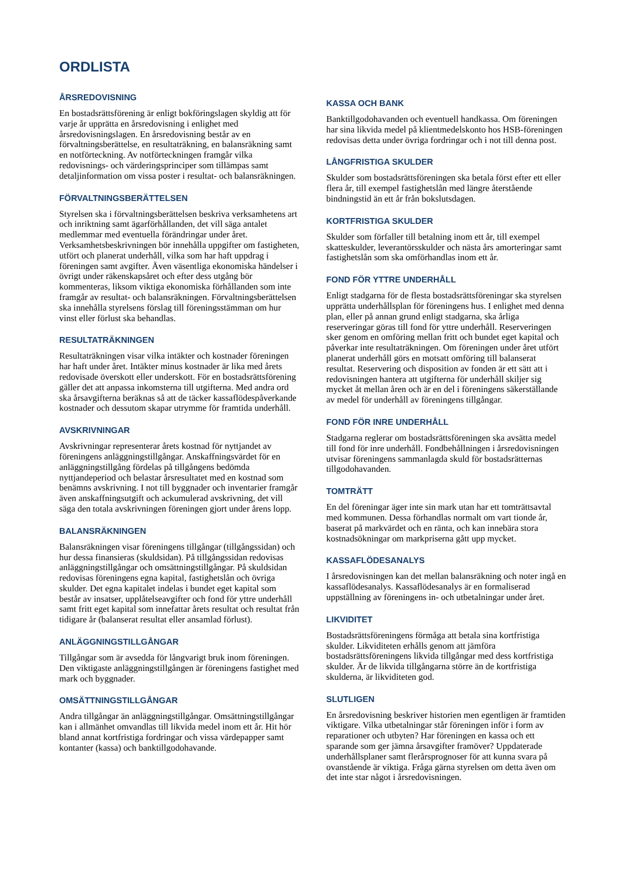ORDLISTA
ÅRSREDOVISNING
En bostadsrättsförening är enligt bokföringslagen skyldig att för varje år upprätta en årsredovisning i enlighet med årsredovisningslagen. En årsredovisning består av en förvaltningsberättelse, en resultaträkning, en balansräkning samt en notförteckning. Av notförteckningen framgår vilka redovisnings- och värderingsprinciper som tillämpas samt detaljinformation om vissa poster i resultat- och balansräkningen.
FÖRVALTNINGSBERÄTTELSEN
Styrelsen ska i förvaltningsberättelsen beskriva verksamhetens art och inriktning samt ägarförhållanden, det vill säga antalet medlemmar med eventuella förändringar under året. Verksamhetsbeskrivningen bör innehålla uppgifter om fastigheten, utfört och planerat underhåll, vilka som har haft uppdrag i föreningen samt avgifter. Även väsentliga ekonomiska händelser i övrigt under räkenskapsåret och efter dess utgång bör kommenteras, liksom viktiga ekonomiska förhållanden som inte framgår av resultat- och balansräkningen. Förvaltningsberättelsen ska innehålla styrelsens förslag till föreningsstämman om hur vinst eller förlust ska behandlas.
RESULTATRÄKNINGEN
Resultaträkningen visar vilka intäkter och kostnader föreningen har haft under året. Intäkter minus kostnader är lika med årets redovisade överskott eller underskott. För en bostadsrättsförening gäller det att anpassa inkomsterna till utgifterna. Med andra ord ska årsavgifterna beräknas så att de täcker kassaflödespåverkande kostnader och dessutom skapar utrymme för framtida underhåll.
AVSKRIVNINGAR
Avskrivningar representerar årets kostnad för nyttjandet av föreningens anläggningstillgångar. Anskaffningsvärdet för en anläggningstillgång fördelas på tillgångens bedömda nyttjandeperiod och belastar årsresultatet med en kostnad som benämns avskrivning. I not till byggnader och inventarier framgår även anskaffningsutgift och ackumulerad avskrivning, det vill säga den totala avskrivningen föreningen gjort under årens lopp.
BALANSRÄKNINGEN
Balansräkningen visar föreningens tillgångar (tillgångssidan) och hur dessa finansieras (skuldsidan). På tillgångssidan redovisas anläggningstillgångar och omsättningstillgångar. På skuldsidan redovisas föreningens egna kapital, fastighetslån och övriga skulder. Det egna kapitalet indelas i bundet eget kapital som består av insatser, upplåtelseavgifter och fond för yttre underhåll samt fritt eget kapital som innefattar årets resultat och resultat från tidigare år (balanserat resultat eller ansamlad förlust).
ANLÄGGNINGSTILLGÅNGAR
Tillgångar som är avsedda för långvarigt bruk inom föreningen. Den viktigaste anläggningstillgången är föreningens fastighet med mark och byggnader.
OMSÄTTNINGSTILLGÅNGAR
Andra tillgångar än anläggningstillgångar. Omsättningstillgångar kan i allmänhet omvandlas till likvida medel inom ett år. Hit hör bland annat kortfristiga fordringar och vissa värdepapper samt kontanter (kassa) och banktillgodohavande.
KASSA OCH BANK
Banktillgodohavanden och eventuell handkassa. Om föreningen har sina likvida medel på klientmedelskonto hos HSB-föreningen redovisas detta under övriga fordringar och i not till denna post.
LÅNGFRISTIGA SKULDER
Skulder som bostadsrättsföreningen ska betala först efter ett eller flera år, till exempel fastighetslån med längre återstående bindningstid än ett år från bokslutsdagen.
KORTFRISTIGA SKULDER
Skulder som förfaller till betalning inom ett år, till exempel skatteskulder, leverantörsskulder och nästa års amorteringar samt fastighetslån som ska omförhandlas inom ett år.
FOND FÖR YTTRE UNDERHÅLL
Enligt stadgarna för de flesta bostadsrättsföreningar ska styrelsen upprätta underhållsplan för föreningens hus. I enlighet med denna plan, eller på annan grund enligt stadgarna, ska årliga reserveringar göras till fond för yttre underhåll. Reserveringen sker genom en omföring mellan fritt och bundet eget kapital och påverkar inte resultaträkningen. Om föreningen under året utfört planerat underhåll görs en motsatt omföring till balanserat resultat. Reservering och disposition av fonden är ett sätt att i redovisningen hantera att utgifterna för underhåll skiljer sig mycket åt mellan åren och är en del i föreningens säkerställande av medel för underhåll av föreningens tillgångar.
FOND FÖR INRE UNDERHÅLL
Stadgarna reglerar om bostadsrättsföreningen ska avsätta medel till fond för inre underhåll. Fondbehållningen i årsredovisningen utvisar föreningens sammanlagda skuld för bostadsrätternas tillgodohavanden.
TOMTRÄTT
En del föreningar äger inte sin mark utan har ett tomträttsavtal med kommunen. Dessa förhandlas normalt om vart tionde år, baserat på markvärdet och en ränta, och kan innebära stora kostnadsökningar om markpriserna gått upp mycket.
KASSAFLÖDESANALYS
I årsredovisningen kan det mellan balansräkning och noter ingå en kassaflödesanalys. Kassaflödesanalys är en formaliserad uppställning av föreningens in- och utbetalningar under året.
LIKVIDITET
Bostadsrättsföreningens förmåga att betala sina kortfristiga skulder. Likviditeten erhålls genom att jämföra bostadsrättsföreningens likvida tillgångar med dess kortfristiga skulder. Är de likvida tillgångarna större än de kortfristiga skulderna, är likviditeten god.
SLUTLIGEN
En årsredovisning beskriver historien men egentligen är framtiden viktigare. Vilka utbetalningar står föreningen inför i form av reparationer och utbyten? Har föreningen en kassa och ett sparande som ger jämna årsavgifter framöver? Uppdaterade underhållsplaner samt flerårsprognoser för att kunna svara på ovanstående är viktiga. Fråga gärna styrelsen om detta även om det inte star något i årsredovisningen.